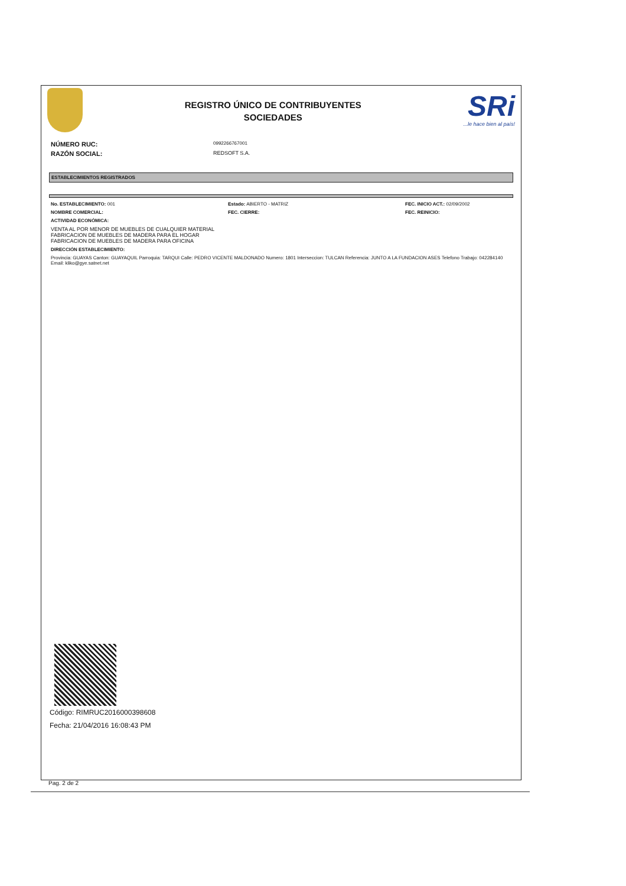REGISTRO ÚNICO DE CONTRIBUYENTES
SOCIEDADES
SRi...le hace bien al país!
NÚMERO RUC: 0992266767001
RAZÓN SOCIAL: REDSOFT S.A.
ESTABLECIMIENTOS REGISTRADOS
No. ESTABLECIMIENTO: 001 Estado: ABIERTO - MATRIZ FEC. INICIO ACT.: 02/09/2002
NOMBRE COMERCIAL: FEC. CIERRE: FEC. REINICIO:
ACTIVIDAD ECONÓMICA:
VENTA AL POR MENOR DE MUEBLES DE CUALQUIER MATERIAL
FABRICACION DE MUEBLES DE MADERA PARA EL HOGAR
FABRICACION DE MUEBLES DE MADERA PARA OFICINA
DIRECCIÓN ESTABLECIMIENTO:
Provincia: GUAYAS Canton: GUAYAQUIL Parroquia: TARQUI Calle: PEDRO VICENTE MALDONADO Numero: 1801 Interseccion: TULCAN Referencia: JUNTO A LA FUNDACION ASES Telefono Trabajo: 042284140 Email: kliko@gye.satnet.net
Código: RIMRUC2016000398608
Fecha: 21/04/2016 16:08:43 PM
Pag. 2 de 2